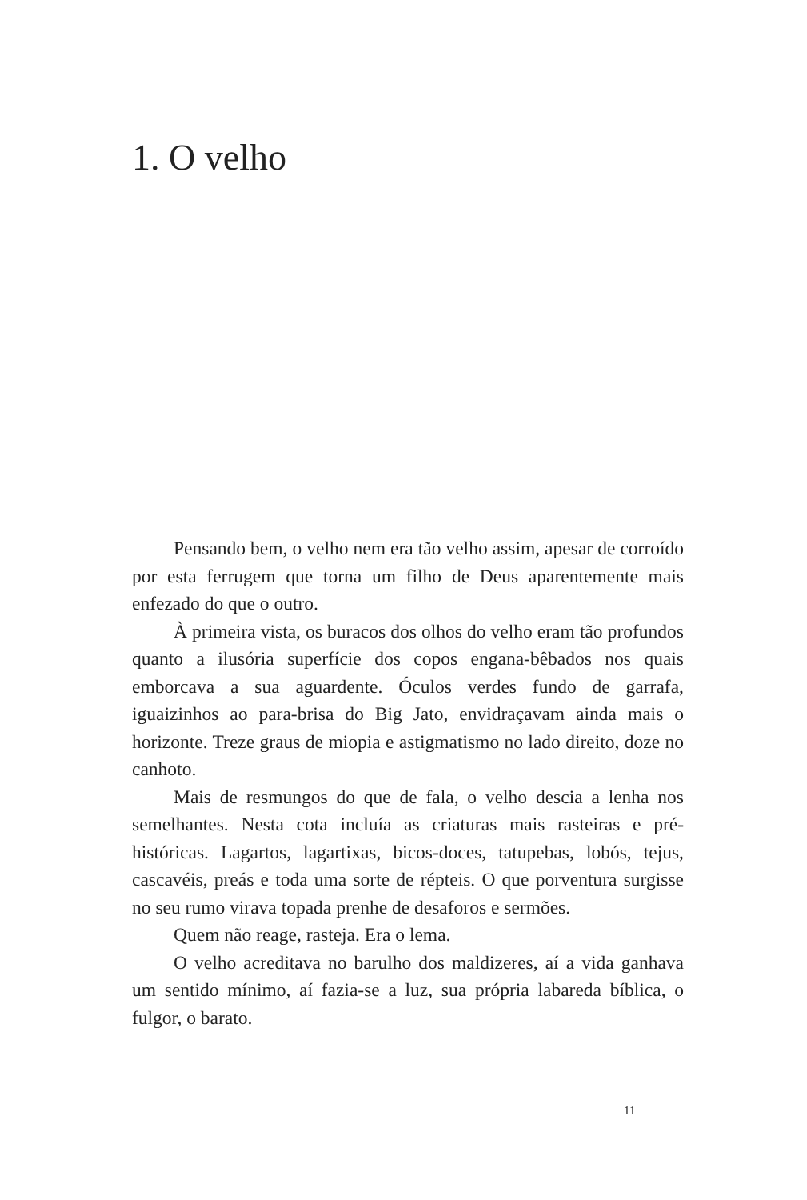1. O velho
Pensando bem, o velho nem era tão velho assim, apesar de corroído por esta ferrugem que torna um filho de Deus aparentemente mais enfezado do que o outro.
À primeira vista, os buracos dos olhos do velho eram tão profundos quanto a ilusória superfície dos copos engana-bêbados nos quais emborcava a sua aguardente. Óculos verdes fundo de garrafa, iguaizinhos ao para-brisa do Big Jato, envidraçavam ainda mais o horizonte. Treze graus de miopia e astigmatismo no lado direito, doze no canhoto.
Mais de resmungos do que de fala, o velho descia a lenha nos semelhantes. Nesta cota incluía as criaturas mais rasteiras e pré-históricas. Lagartos, lagartixas, bicos-doces, tatupebas, lobós, tejus, cascavéis, preás e toda uma sorte de répteis. O que porventura surgisse no seu rumo virava topada prenhe de desaforos e sermões.
Quem não reage, rasteja. Era o lema.
O velho acreditava no barulho dos maldizeres, aí a vida ganhava um sentido mínimo, aí fazia-se a luz, sua própria labareda bíblica, o fulgor, o barato.
11